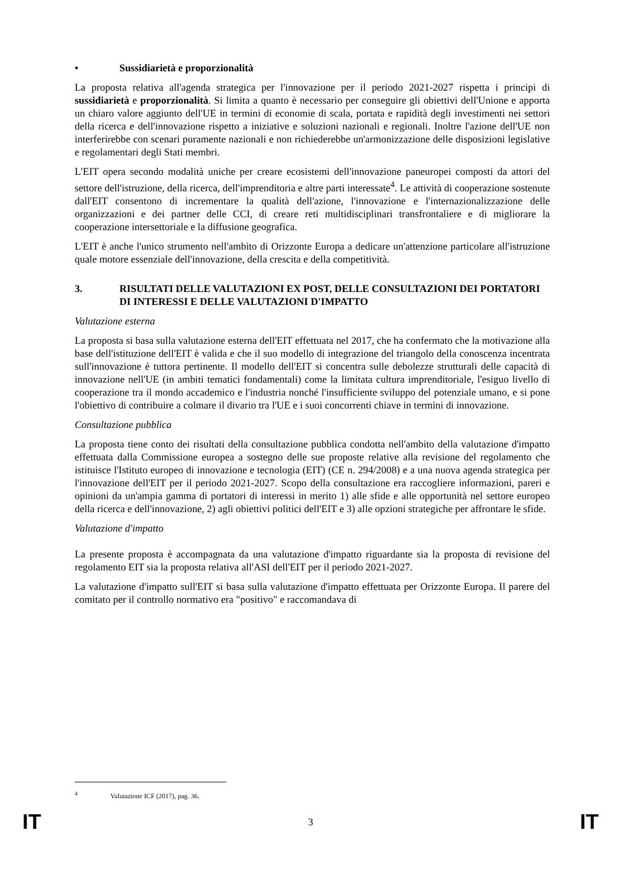• Sussidiarietà e proporzionalità
La proposta relativa all'agenda strategica per l'innovazione per il periodo 2021-2027 rispetta i principi di sussidiarietà e proporzionalità. Si limita a quanto è necessario per conseguire gli obiettivi dell'Unione e apporta un chiaro valore aggiunto dell'UE in termini di economie di scala, portata e rapidità degli investimenti nei settori della ricerca e dell'innovazione rispetto a iniziative e soluzioni nazionali e regionali. Inoltre l'azione dell'UE non interferirebbe con scenari puramente nazionali e non richiederebbe un'armonizzazione delle disposizioni legislative e regolamentari degli Stati membri.
L'EIT opera secondo modalità uniche per creare ecosistemi dell'innovazione paneuropei composti da attori del settore dell'istruzione, della ricerca, dell'imprenditoria e altre parti interessate<sup>4</sup>. Le attività di cooperazione sostenute dall'EIT consentono di incrementare la qualità dell'azione, l'innovazione e l'internazionalizzazione delle organizzazioni e dei partner delle CCI, di creare reti multidisciplinari transfrontaliere e di migliorare la cooperazione intersettoriale e la diffusione geografica.
L'EIT è anche l'unico strumento nell'ambito di Orizzonte Europa a dedicare un'attenzione particolare all'istruzione quale motore essenziale dell'innovazione, della crescita e della competitività.
3. RISULTATI DELLE VALUTAZIONI EX POST, DELLE CONSULTAZIONI DEI PORTATORI DI INTERESSI E DELLE VALUTAZIONI D'IMPATTO
Valutazione esterna
La proposta si basa sulla valutazione esterna dell'EIT effettuata nel 2017, che ha confermato che la motivazione alla base dell'istituzione dell'EIT è valida e che il suo modello di integrazione del triangolo della conoscenza incentrata sull'innovazione è tuttora pertinente. Il modello dell'EIT si concentra sulle debolezze strutturali delle capacità di innovazione nell'UE (in ambiti tematici fondamentali) come la limitata cultura imprenditoriale, l'esiguo livello di cooperazione tra il mondo accademico e l'industria nonché l'insufficiente sviluppo del potenziale umano, e si pone l'obiettivo di contribuire a colmare il divario tra l'UE e i suoi concorrenti chiave in termini di innovazione.
Consultazione pubblica
La proposta tiene conto dei risultati della consultazione pubblica condotta nell'ambito della valutazione d'impatto effettuata dalla Commissione europea a sostegno delle sue proposte relative alla revisione del regolamento che istituisce l'Istituto europeo di innovazione e tecnologia (EIT) (CE n. 294/2008) e a una nuova agenda strategica per l'innovazione dell'EIT per il periodo 2021-2027. Scopo della consultazione era raccogliere informazioni, pareri e opinioni da un'ampia gamma di portatori di interessi in merito 1) alle sfide e alle opportunità nel settore europeo della ricerca e dell'innovazione, 2) agli obiettivi politici dell'EIT e 3) alle opzioni strategiche per affrontare le sfide.
Valutazione d'impatto
La presente proposta è accompagnata da una valutazione d'impatto riguardante sia la proposta di revisione del regolamento EIT sia la proposta relativa all'ASI dell'EIT per il periodo 2021-2027.
La valutazione d'impatto sull'EIT si basa sulla valutazione d'impatto effettuata per Orizzonte Europa. Il parere del comitato per il controllo normativo era "positivo" e raccomandava di
<sup>4</sup> Valutazione ICF (2017), pag. 36.
IT 3 IT